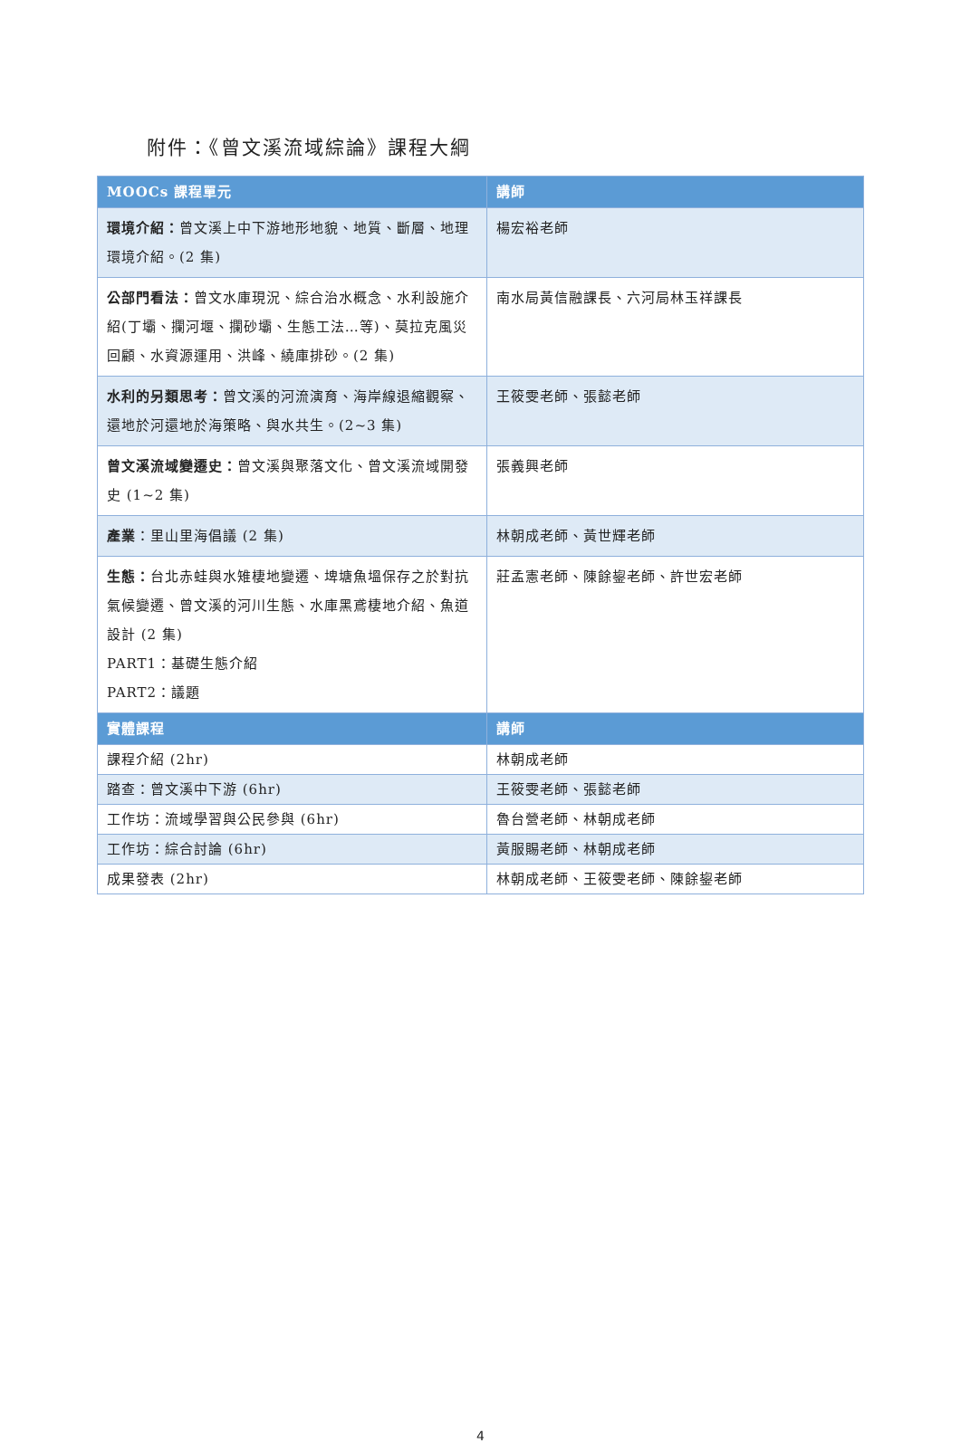附件：《曾文溪流域綜論》課程大綱
| MOOCs 課程單元 | 講師 |
| --- | --- |
| 環境介紹： 曾文溪上中下游地形地貌、地質、斷層、地理環境介紹。(2 集) | 楊宏裕老師 |
| 公部門看法： 曾文水庫現況、綜合治水概念、水利設施介紹(丁壩、攔河堰、攔砂壩、生態工法…等)、莫拉克風災回顧、水資源運用、洪峰、繞庫排砂。(2 集) | 南水局黃信融課長、六河局林玉祥課長 |
| 水利的另類思考： 曾文溪的河流演育、海岸線退縮觀察、還地於河還地於海策略、與水共生。(2~3 集) | 王筱雯老師、張懿老師 |
| 曾文溪流域變遷史： 曾文溪與聚落文化、曾文溪流域開發史 (1~2 集) | 張義興老師 |
| 產業 ：里山里海倡議 (2 集) | 林朝成老師、黃世輝老師 |
| 生態： 台北赤蛙與水雉棲地變遷、埤塘魚塭保存之於對抗氣候變遷、曾文溪的河川生態、水庫黑鳶棲地介紹、魚道設計 (2 集) PART1：基礎生態介紹 PART2：議題 | 莊孟憲老師、陳餘鋆老師、許世宏老師 |
| 實體課程 | 講師 |
| 課程介紹 (2hr) | 林朝成老師 |
| 踏查：曾文溪中下游 (6hr) | 王筱雯老師、張懿老師 |
| 工作坊：流域學習與公民參與 (6hr) | 魯台營老師、林朝成老師 |
| 工作坊：綜合討論 (6hr) | 黃服賜老師、林朝成老師 |
| 成果發表 (2hr) | 林朝成老師、王筱雯老師、陳餘鋆老師 |
4